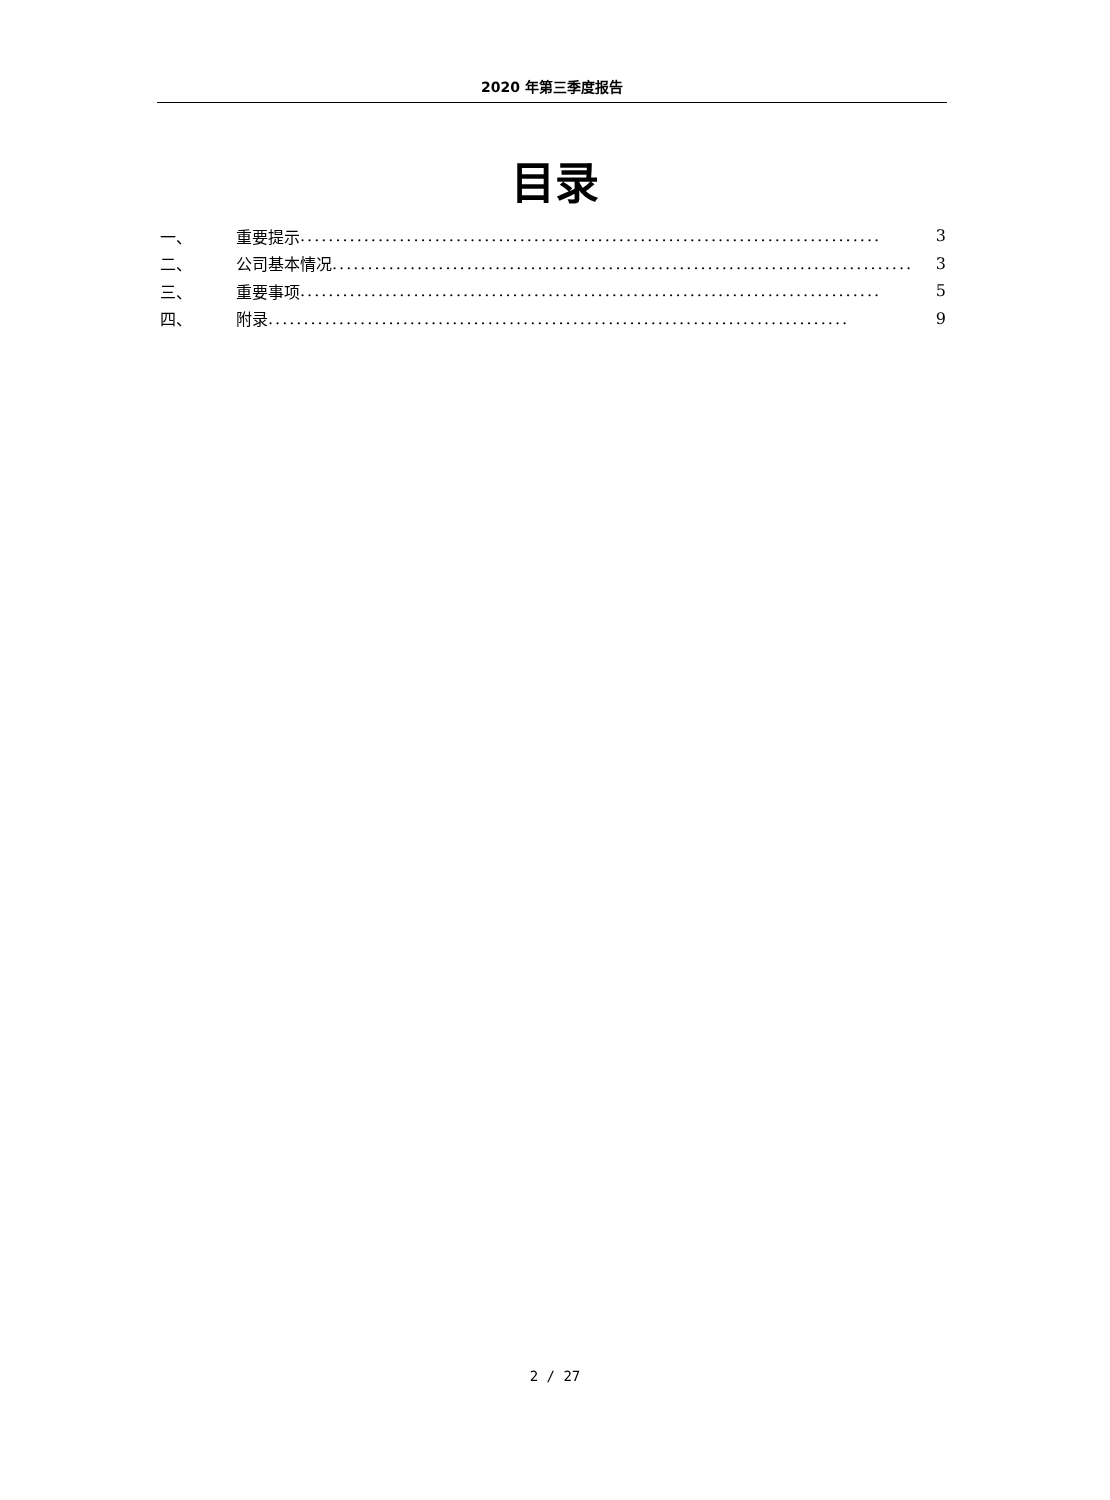2020 年第三季度报告
目录
一、 重要提示.................................................................................. 3
二、 公司基本情况.................................................................................. 3
三、 重要事项.................................................................................. 5
四、 附录.................................................................................. 9
2 / 27